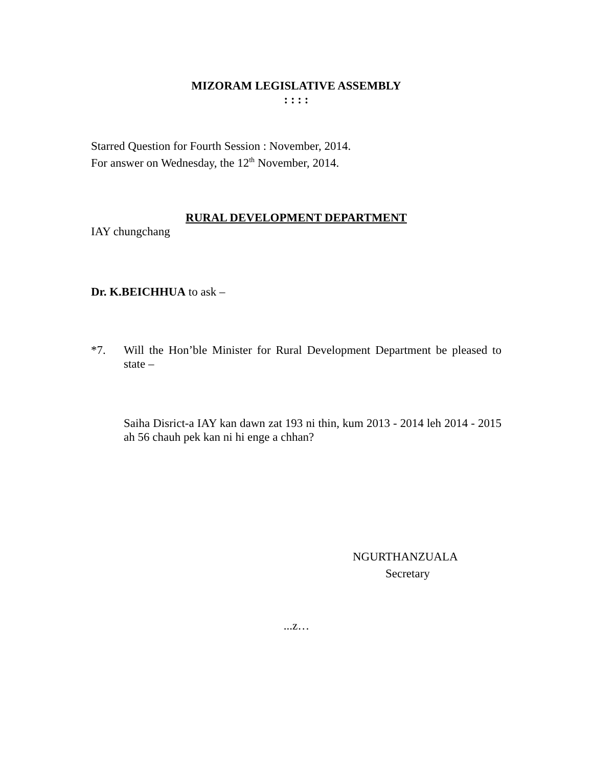MIZORAM LEGISLATIVE ASSEMBLY
: : : :
Starred Question for Fourth Session : November, 2014.
For answer on Wednesday, the 12<sup>th</sup> November, 2014.
RURAL DEVELOPMENT DEPARTMENT
IAY chungchang
Dr. K.BEICHHUA to ask –
*7. Will the Hon’ble Minister for Rural Development Department be pleased to state –
Saiha Disrict-a IAY kan dawn zat 193 ni thin, kum 2013 - 2014 leh 2014 - 2015 ah 56 chauh pek kan ni hi enge a chhan?
NGURTHANZUALA
Secretary
...z…